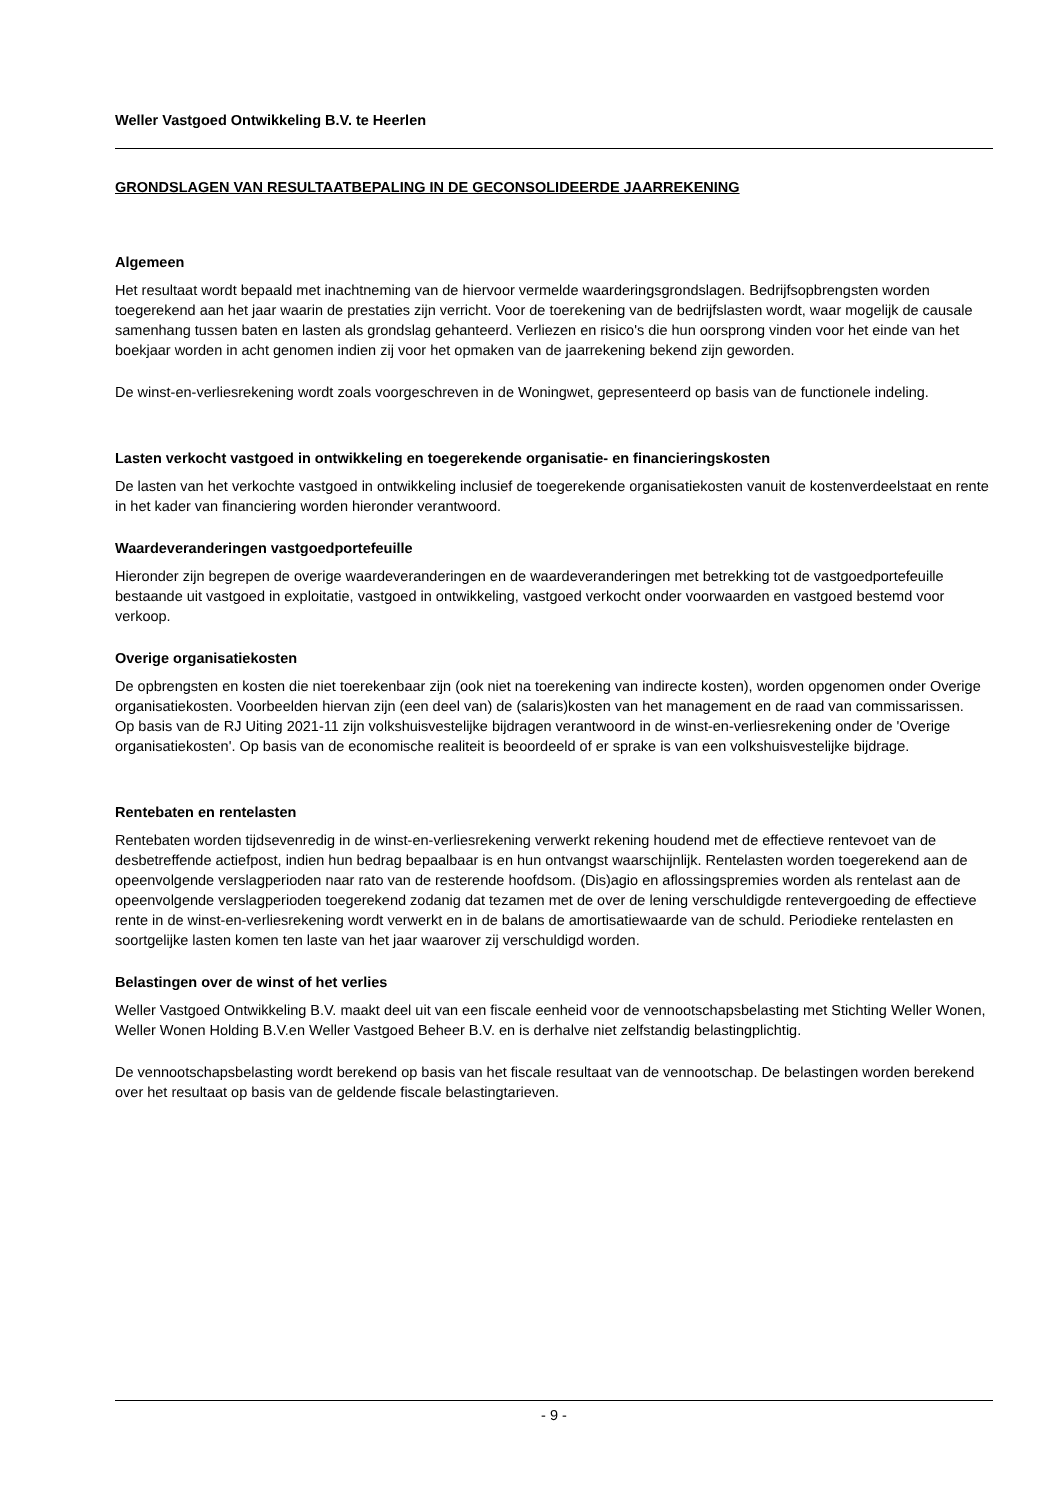Weller Vastgoed Ontwikkeling B.V. te Heerlen
GRONDSLAGEN VAN RESULTAATBEPALING IN DE GECONSOLIDEERDE JAARREKENING
Algemeen
Het resultaat wordt bepaald met inachtneming van de hiervoor vermelde waarderingsgrondslagen. Bedrijfsopbrengsten worden toegerekend aan het jaar waarin de prestaties zijn verricht. Voor de toerekening van de bedrijfslasten wordt, waar mogelijk de causale samenhang tussen baten en lasten als grondslag gehanteerd. Verliezen en risico's die hun oorsprong vinden voor het einde van het boekjaar worden in acht genomen indien zij voor het opmaken van de jaarrekening bekend zijn geworden.
De winst-en-verliesrekening wordt zoals voorgeschreven in de Woningwet, gepresenteerd op basis van de functionele indeling.
Lasten verkocht vastgoed in ontwikkeling en toegerekende organisatie- en financieringskosten
De lasten van het verkochte vastgoed in ontwikkeling inclusief de toegerekende organisatiekosten vanuit de kostenverdeelstaat en rente in het kader van financiering worden hieronder verantwoord.
Waardeveranderingen vastgoedportefeuille
Hieronder zijn begrepen de overige waardeveranderingen en de waardeveranderingen met betrekking tot de vastgoedportefeuille bestaande uit vastgoed in exploitatie, vastgoed in ontwikkeling, vastgoed verkocht onder voorwaarden en vastgoed bestemd voor verkoop.
Overige organisatiekosten
De opbrengsten en kosten die niet toerekenbaar zijn (ook niet na toerekening van indirecte kosten), worden opgenomen onder Overige organisatiekosten. Voorbeelden hiervan zijn (een deel van) de (salaris)kosten van het management en de raad van commissarissen.
Op basis van de RJ Uiting 2021-11 zijn volkshuisvestelijke bijdragen verantwoord in de winst-en-verliesrekening onder de 'Overige organisatiekosten'. Op basis van de economische realiteit is beoordeeld of er sprake is van een volkshuisvestelijke bijdrage.
Rentebaten en rentelasten
Rentebaten worden tijdsevenredig in de winst-en-verliesrekening verwerkt rekening houdend met de effectieve rentevoet van de desbetreffende actiefpost, indien hun bedrag bepaalbaar is en hun ontvangst waarschijnlijk. Rentelasten worden toegerekend aan de opeenvolgende verslagperioden naar rato van de resterende hoofdsom. (Dis)agio en aflossingspremies worden als rentelast aan de opeenvolgende verslagperioden toegerekend zodanig dat tezamen met de over de lening verschuldigde rentevergoeding de effectieve rente in de winst-en-verliesrekening wordt verwerkt en in de balans de amortisatiewaarde van de schuld. Periodieke rentelasten en soortgelijke lasten komen ten laste van het jaar waarover zij verschuldigd worden.
Belastingen over de winst of het verlies
Weller Vastgoed Ontwikkeling B.V. maakt deel uit van een fiscale eenheid voor de vennootschapsbelasting met Stichting Weller Wonen, Weller Wonen Holding B.V.en Weller Vastgoed Beheer B.V. en is derhalve niet zelfstandig belastingplichtig.
De vennootschapsbelasting wordt berekend op basis van het fiscale resultaat van de vennootschap. De belastingen worden berekend over het resultaat op basis van de geldende fiscale belastingtarieven.
- 9 -